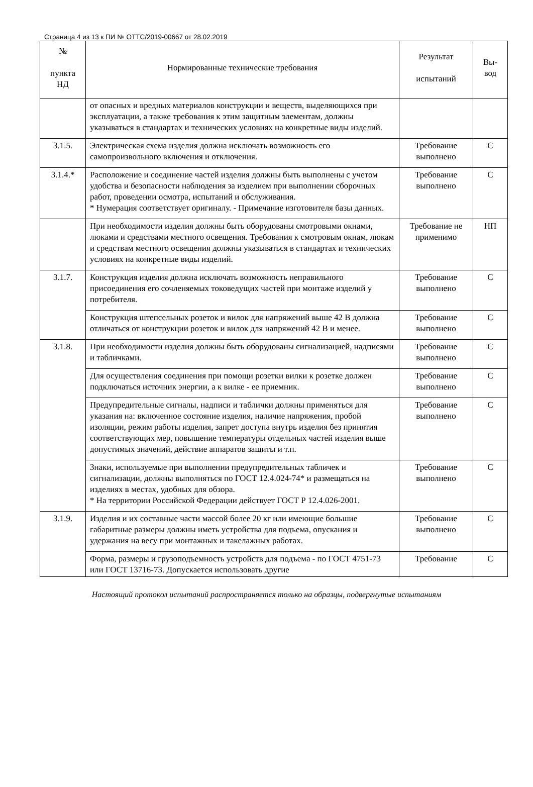Страница 4 из 13 к ПИ № ОТТС/2019-00667 от 28.02.2019
| № пункта НД | Нормированные технические требования | Результат испытаний | Вы- вод |
| --- | --- | --- | --- |
| | от опасных и вредных материалов конструкции и веществ, выделяющихся при эксплуатации, а также требования к этим защитным элементам, должны указываться в стандартах и технических условиях на конкретные виды изделий. | | |
| 3.1.5. | Электрическая схема изделия должна исключать возможность его самопроизвольного включения и отключения. | Требование выполнено | С |
| 3.1.4.* | Расположение и соединение частей изделия должны быть выполнены с учетом удобства и безопасности наблюдения за изделием при выполнении сборочных работ, проведении осмотра, испытаний и обслуживания. * Нумерация соответствует оригиналу. - Примечание изготовителя базы данных. | Требование выполнено | С |
| | При необходимости изделия должны быть оборудованы смотровыми окнами, люками и средствами местного освещения. Требования к смотровым окнам, люкам и средствам местного освещения должны указываться в стандартах и технических условиях на конкретные виды изделий. | Требование не применимо | НП |
| 3.1.7. | Конструкция изделия должна исключать возможность неправильного присоединения его сочленяемых токоведущих частей при монтаже изделий у потребителя. | Требование выполнено | С |
| | Конструкция штепсельных розеток и вилок для напряжений выше 42 В должна отличаться от конструкции розеток и вилок для напряжений 42 В и менее. | Требование выполнено | С |
| 3.1.8. | При необходимости изделия должны быть оборудованы сигнализацией, надписями и табличками. | Требование выполнено | С |
| | Для осуществления соединения при помощи розетки вилки к розетке должен подключаться источник энергии, а к вилке - ее приемник. | Требование выполнено | С |
| | Предупредительные сигналы, надписи и таблички должны применяться для указания на: включенное состояние изделия, наличие напряжения, пробой изоляции, режим работы изделия, запрет доступа внутрь изделия без принятия соответствующих мер, повышение температуры отдельных частей изделия выше допустимых значений, действие аппаратов защиты и т.п. | Требование выполнено | С |
| | Знаки, используемые при выполнении предупредительных табличек и сигнализации, должны выполняться по ГОСТ 12.4.024-74* и размещаться на изделиях в местах, удобных для обзора. * На территории Российской Федерации действует ГОСТ Р 12.4.026-2001. | Требование выполнено | С |
| 3.1.9. | Изделия и их составные части массой более 20 кг или имеющие большие габаритные размеры должны иметь устройства для подъема, опускания и удержания на весу при монтажных и такелажных работах. | Требование выполнено | С |
| | Форма, размеры и грузоподъемность устройств для подъема - по ГОСТ 4751-73 или ГОСТ 13716-73. Допускается использовать другие | Требование | С |
Настоящий протокол испытаний распространяется только на образцы, подвергнутые испытаниям